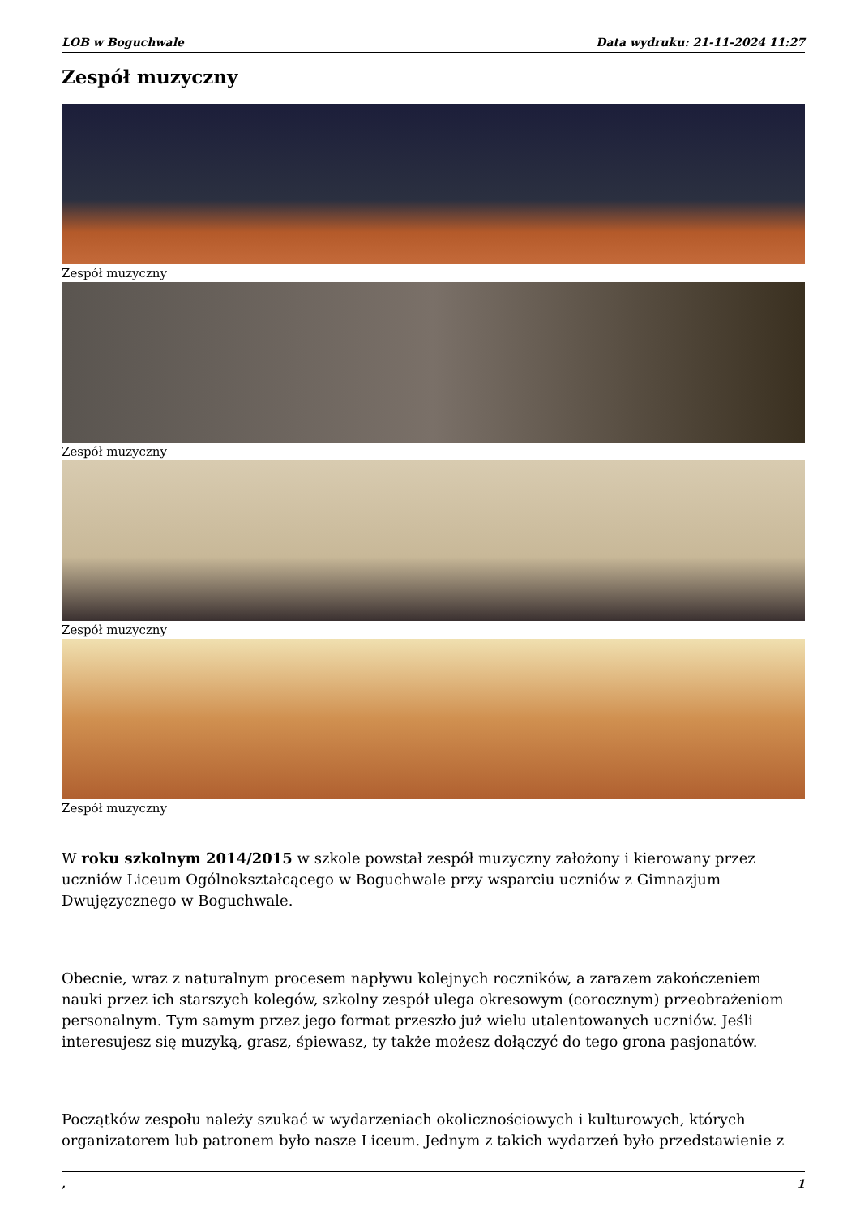LOB w Boguchwale Data wydruku: 21-11-2024 11:27
Zespół muzyczny
Zespół muzyczny
Zespół muzyczny
Zespół muzyczny
Zespół muzyczny
W roku szkolnym 2014/2015 w szkole powstał zespół muzyczny założony i kierowany przez uczniów Liceum Ogólnokształcącego w Boguchwale przy wsparciu uczniów z Gimnazjum Dwujęzycznego w Boguchwale.
Obecnie, wraz z naturalnym procesem napływu kolejnych roczników, a zarazem zakończeniem nauki przez ich starszych kolegów, szkolny zespół ulega okresowym (corocznym) przeobrażeniom personalnym. Tym samym przez jego format przeszło już wielu utalentowanych uczniów. Jeśli interesujesz się muzyką, grasz, śpiewasz, ty także możesz dołączyć do tego grona pasjonatów.
Początków zespołu należy szukać w wydarzeniach okolicznościowych i kulturowych, których organizatorem lub patronem było nasze Liceum. Jednym z takich wydarzeń było przedstawienie z
, 1